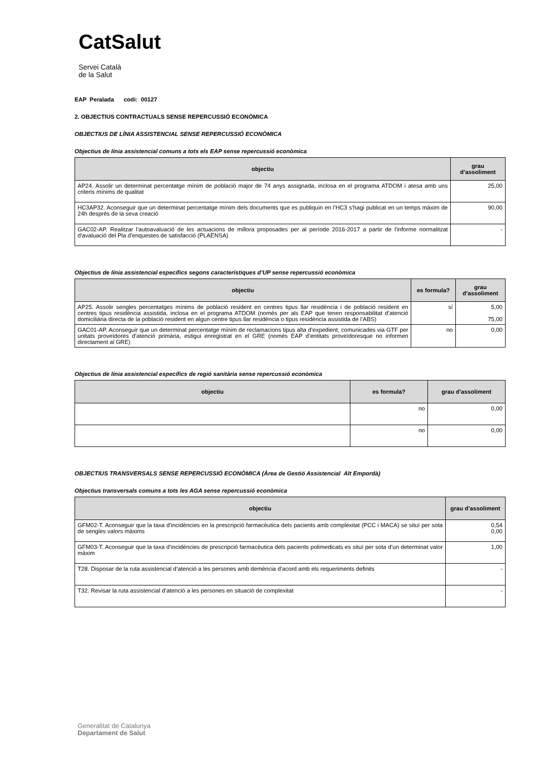CatSalut
Servei Català
de la Salut
EAP Peralada codi: 00127
2. OBJECTIUS CONTRACTUALS SENSE REPERCUSSIÓ ECONÒMICA
OBJECTIUS DE LÍNIA ASSISTENCIAL SENSE REPERCUSSIÓ ECONÒMICA
Objectius de línia assistencial comuns a tots els EAP sense repercussió econòmica
| objectiu | grau d’assoliment |
| --- | --- |
| AP24. Assolir un determinat percentatge mínim de població major de 74 anys assignada, inclosa en el programa ATDOM i atesa amb uns criteris mínims de qualitat | 25,00 |
| HC3AP32. Aconseguir que un determinat percentatge mínim dels documents que es publiquin en l’HC3 s’hagi publicat en un temps màxim de 24h després de la seva creació | 90,00 |
| GAC02-AP. Realitzar l'autoavaluació de les actuacions de millora proposades per al període 2016-2017 a partir de l'informe normalitzat d'avaluació del Pla d'enquestes de satisfacció (PLAENSA) | - |
Objectius de línia assistencial específics segons característiques d’UP sense repercussió econòmica
| objectiu | es formula? | grau d’assoliment |
| --- | --- | --- |
| AP25. Assolir sengles percentatges mínims de població resident en centres tipus llar residència i de població resident en centres tipus residència assistida, inclosa en el programa ATDOM (només per als EAP que tenen responsabilitat d’atenció domiciliària directa de la població resident en algun centre tipus llar residència o tipus residència assistida de l’ABS) | sí | 5,00 75,00 |
| GAC01-AP. Aconseguir que un determinat percentatge mínim de reclamacions tipus alta d’expedient, comunicades via GTF per unitats proveïdores d’atenció primària, estigui enregistrat en el GRE (només EAP d’entitats proveïdoresque no informen directament al GRE) | no | 0,00 |
Objectius de línia assistencial específics de regió sanitària sense repercussió econòmica
| objectiu | es formula? | grau d’assoliment |
| --- | --- | --- |
| | no | 0,00 |
| | no | 0,00 |
OBJECTIUS TRANSVERSALS SENSE REPERCUSSIÓ ECONÒMICA (Àrea de Gestió Assistencial Alt Empordà)
Objectius transversals comuns a tots les AGA sense repercussió econòmica
| objectiu | grau d’assoliment |
| --- | --- |
| GFM02-T. Aconseguir que la taxa d’incidències en la prescripció farmacèutica dels pacients amb complexitat (PCC i MACA) se situï per sota de sengles valors màxims | 0,54 0,00 |
| GFM03-T. Aconseguir que la taxa d’incidències de prescripció farmacèutica dels pacients polimedicats es situï per sota d’un determinat valor màxim | 1,00 |
| T28. Disposar de la ruta assistencial d’atenció a les persones amb demència d’acord amb els requeriments definits | - |
| T32. Revisar la ruta assistencial d’atenció a les persones en situació de complexitat | - |
Generalitat de Catalunya
Departament de Salut